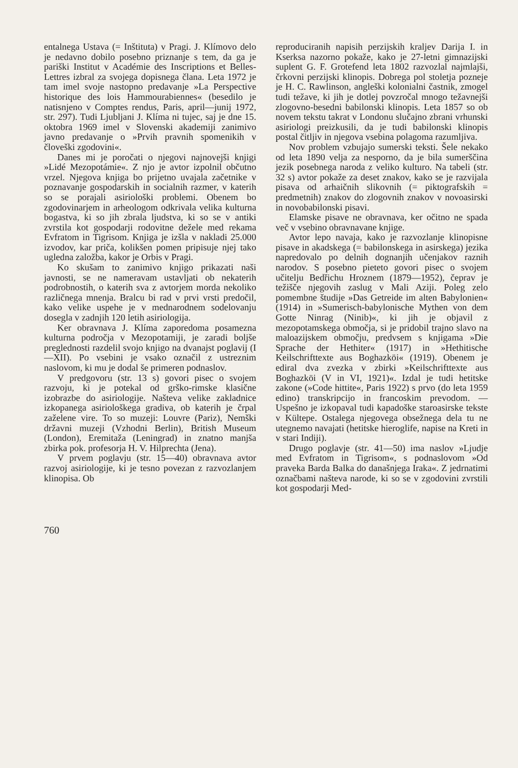entalnega Ustava (= Inštituta) v Pragi. J. Klímovo delo je nedavno dobilo posebno priznanje s tem, da ga je pariški Institut v Académie des Inscriptions et Belles-Lettres izbral za svojega dopisnega člana. Leta 1972 je tam imel svoje nastopno predavanje »La Perspective historique des lois Hammourabiennes« (besedilo je natisnjeno v Comptes rendus, Paris, april—junij 1972, str. 297). Tudi Ljubljani J. Klíma ni tujec, saj je dne 15. oktobra 1969 imel v Slovenski akademiji zanimivo javno predavanje o »Prvih pravnih spomenikih v človeški zgodovini«.
Danes mi je poročati o njegovi najnovejši knjigi »Lidé Mezopotámie«. Z njo je avtor izpolnil občutno vrzel. Njegova knjiga bo prijetno uvajala začetnike v poznavanje gospodarskih in socialnih razmer, v katerih so se porajali asiriološki problemi. Obenem bo zgodovinarjem in arheologom odkrivala velika kulturna bogastva, ki so jih zbrala ljudstva, ki so se v antiki zvrstila kot gospodarji rodovitne dežele med rekama Evfratom in Tigrisom. Knjiga je izšla v nakladi 25.000 izvodov, kar priča, kolikšen pomen pripisuje njej tako ugledna založba, kakor je Orbis v Pragi.
Ko skušam to zanimivo knjigo prikazati naši javnosti, se ne nameravam ustavljati ob nekaterih podrobnostih, o katerih sva z avtorjem morda nekoliko različnega mnenja. Bralcu bi rad v prvi vrsti predočil, kako velike uspehe je v mednarodnem sodelovanju dosegla v zadnjih 120 letih asiriologija.
Ker obravnava J. Klíma zaporedoma posamezna kulturna področja v Mezopotamiji, je zaradi boljše preglednosti razdelil svojo knjigo na dvanajst poglavij (I—XII). Po vsebini je vsako označil z ustreznim naslovom, ki mu je dodal še primeren podnaslov.
V predgovoru (str. 13 s) govori pisec o svojem razvoju, ki je potekal od grško-rimske klasične izobrazbe do asiriologije. Našteva velike zakladnice izkopanega asiriološkega gradiva, ob katerih je črpal zaželene vire. To so muzeji: Louvre (Pariz), Nemški državni muzeji (Vzhodni Berlin), British Museum (London), Eremitaža (Leningrad) in znatno manjša zbirka pok. profesorja H. V. Hilprechta (Jena).
V prvem poglavju (str. 15—40) obravnava avtor razvoj asiriologije, ki je tesno povezan z razvozlanjem klinopisa. Ob
reproduciranih napisih perzijskih kraljev Darija I. in Kserksa nazorno pokaže, kako je 27-letni gimnazijski suplent G. F. Grotefend leta 1802 razvozlal najmlajši, črkovni perzijski klinopis. Dobrega pol stoletja pozneje je H. C. Rawlinson, angleški kolonialni častnik, zmogel tudi težave, ki jih je dotlej povzročal mnogo težavnejši zlogovno-besedni babilonski klinopis. Leta 1857 so ob novem tekstu takrat v Londonu slučajno zbrani vrhunski asiriologi preizkusili, da je tudi babilonski klinopis postal čitljiv in njegova vsebina polagoma razumljiva.
Nov problem vzbujajo sumerski teksti. Šele nekako od leta 1890 velja za nesporno, da je bila sumerščina jezik posebnega naroda z veliko kulturo. Na tabeli (str. 32 s) avtor pokaže za deset znakov, kako se je razvijala pisava od arhaičnih slikovnih (= piktografskih = predmetnih) znakov do zlogovnih znakov v novoasirski in novobabilonski pisavi.
Elamske pisave ne obravnava, ker očitno ne spada več v vsebino obravnavane knjige.
Avtor lepo navaja, kako je razvozlanje klinopisne pisave in akadskega (= babilonskega in asirskega) jezika napredovalo po delnih dognanjih učenjakov raznih narodov. S posebno pieteto govori pisec o svojem učitelju Bedřichu Hroznem (1879—1952), čeprav je težišče njegovih zaslug v Mali Aziji. Poleg zelo pomembne študije »Das Getreide im alten Babylonien« (1914) in »Sumerisch-babylonische Mythen von dem Gotte Ninrag (Ninib)«, ki jih je objavil z mezopotamskega območja, si je pridobil trajno slavo na maloazijskem območju, predvsem s knjigama »Die Sprache der Hethiter« (1917) in »Hethitische Keilschrifttexte aus Boghazköi« (1919). Obenem je ediral dva zvezka v zbirki »Keilschrifttexte aus Boghazköi (V in VI, 1921)«. Izdal je tudi hetitske zakone (»Code hittite«, Paris 1922) s prvo (do leta 1959 edino) transkripcijo in francoskim prevodom. — Uspešno je izkopaval tudi kapadoške staroasirske tekste v Kültepe. Ostalega njegovega obsežnega dela tu ne utegnemo navajati (hetitske hieroglife, napise na Kreti in v stari Indiji).
Drugo poglavje (str. 41—50) ima naslov »Ljudje med Evfratom in Tigrisom«, s podnaslovom »Od praveka Barda Balka do današnjega Iraka«. Z jedrnatimi označbami našteva narode, ki so se v zgodovini zvrstili kot gospodarji Med-
760